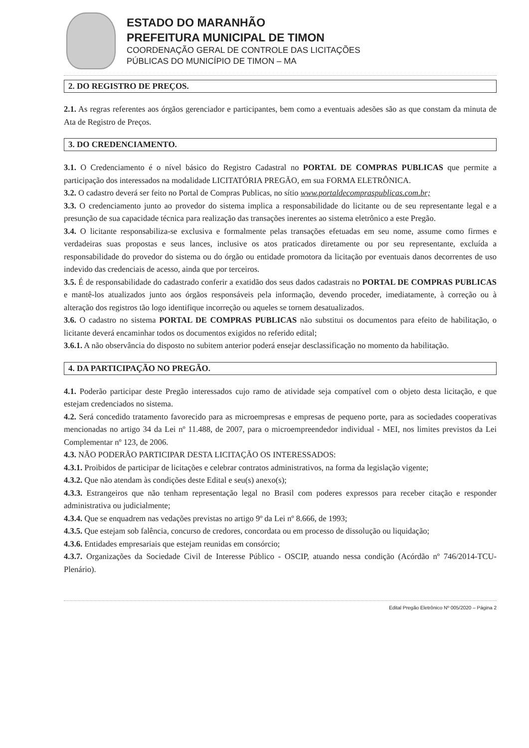ESTADO DO MARANHÃO
PREFEITURA MUNICIPAL DE TIMON
COORDENAÇÃO GERAL DE CONTROLE DAS LICITAÇÕES
PÚBLICAS DO MUNICÍPIO DE TIMON – MA
2. DO REGISTRO DE PREÇOS.
2.1. As regras referentes aos órgãos gerenciador e participantes, bem como a eventuais adesões são as que constam da minuta de Ata de Registro de Preços.
3. DO CREDENCIAMENTO.
3.1. O Credenciamento é o nível básico do Registro Cadastral no PORTAL DE COMPRAS PUBLICAS que permite a participação dos interessados na modalidade LICITATÓRIA PREGÃO, em sua FORMA ELETRÔNICA.
3.2. O cadastro deverá ser feito no Portal de Compras Publicas, no sítio www.portaldecompraspublicas.com.br;
3.3. O credenciamento junto ao provedor do sistema implica a responsabilidade do licitante ou de seu representante legal e a presunção de sua capacidade técnica para realização das transações inerentes ao sistema eletrônico a este Pregão.
3.4. O licitante responsabiliza-se exclusiva e formalmente pelas transações efetuadas em seu nome, assume como firmes e verdadeiras suas propostas e seus lances, inclusive os atos praticados diretamente ou por seu representante, excluída a responsabilidade do provedor do sistema ou do órgão ou entidade promotora da licitação por eventuais danos decorrentes de uso indevido das credenciais de acesso, ainda que por terceiros.
3.5. É de responsabilidade do cadastrado conferir a exatidão dos seus dados cadastrais no PORTAL DE COMPRAS PUBLICAS e mantê-los atualizados junto aos órgãos responsáveis pela informação, devendo proceder, imediatamente, à correção ou à alteração dos registros tão logo identifique incorreção ou aqueles se tornem desatualizados.
3.6. O cadastro no sistema PORTAL DE COMPRAS PUBLICAS não substitui os documentos para efeito de habilitação, o licitante deverá encaminhar todos os documentos exigidos no referido edital;
3.6.1. A não observância do disposto no subitem anterior poderá ensejar desclassificação no momento da habilitação.
4. DA PARTICIPAÇÃO NO PREGÃO.
4.1. Poderão participar deste Pregão interessados cujo ramo de atividade seja compatível com o objeto desta licitação, e que estejam credenciados no sistema.
4.2. Será concedido tratamento favorecido para as microempresas e empresas de pequeno porte, para as sociedades cooperativas mencionadas no artigo 34 da Lei nº 11.488, de 2007, para o microempreendedor individual - MEI, nos limites previstos da Lei Complementar nº 123, de 2006.
4.3. NÃO PODERÃO PARTICIPAR DESTA LICITAÇÃO OS INTERESSADOS:
4.3.1. Proibidos de participar de licitações e celebrar contratos administrativos, na forma da legislação vigente;
4.3.2. Que não atendam às condições deste Edital e seu(s) anexo(s);
4.3.3. Estrangeiros que não tenham representação legal no Brasil com poderes expressos para receber citação e responder administrativa ou judicialmente;
4.3.4. Que se enquadrem nas vedações previstas no artigo 9º da Lei nº 8.666, de 1993;
4.3.5. Que estejam sob falência, concurso de credores, concordata ou em processo de dissolução ou liquidação;
4.3.6. Entidades empresariais que estejam reunidas em consórcio;
4.3.7. Organizações da Sociedade Civil de Interesse Público - OSCIP, atuando nessa condição (Acórdão nº 746/2014-TCU-Plenário).
Edital Pregão Eletrônico Nº 005/2020 – Página 2